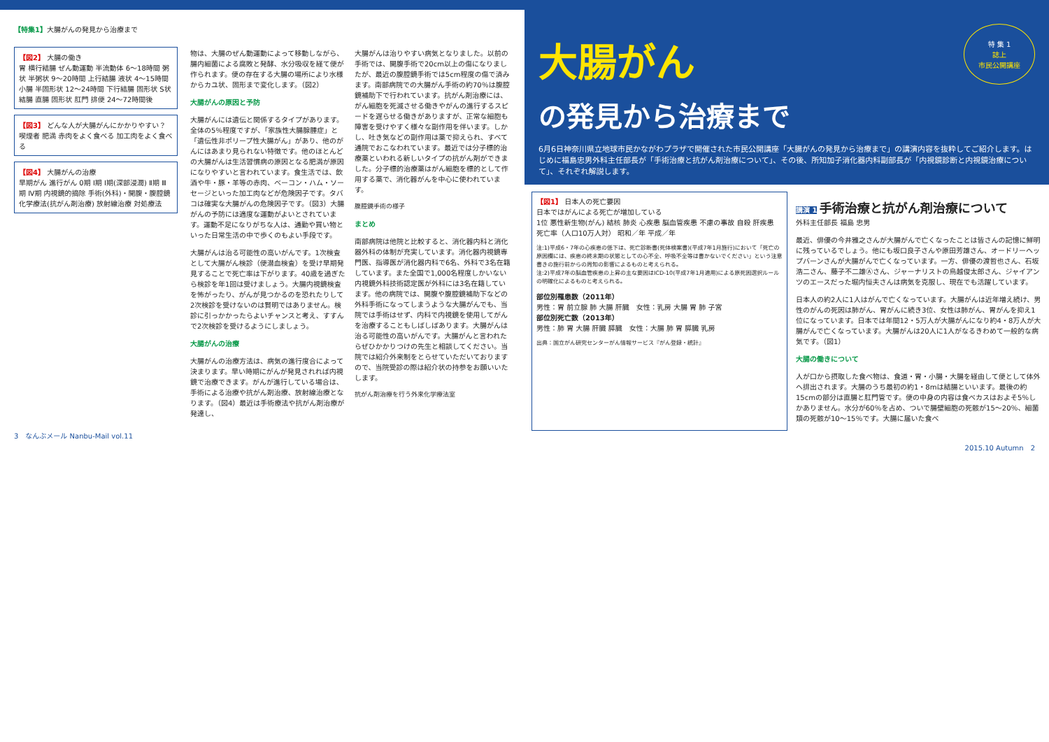【特集1】大腸がんの発見から治療まで
【図2】 大腸の働き
胃 横行結腸 ぜん動運動 半流動体 6〜18時間 粥状 半粥状 9〜20時間 上行結腸 液状 4〜15時間 小腸 半固形状 12〜24時間 下行結腸 固形状 S状結腸 直腸 固形状 肛門 排便 24〜72時間後
【図3】 どんな人が大腸がんにかかりやすい？
喫煙者 肥満 赤肉をよく食べる 加工肉をよく食べる
【図4】 大腸がんの治療
早期がん 進行がん 0期 Ⅰ期 Ⅰ期(深部浸潤) Ⅱ期 Ⅲ期 Ⅳ期 内視鏡的摘除 手術(外科)・開腹・腹腔鏡 化学療法(抗がん剤治療) 放射線治療 対処療法
物は、大腸のぜん動運動によって移動しながら、腸内細菌による腐敗と発酵、水分吸収を経て便が作られます。便の存在する大腸の場所により水様からカユ状、固形まで変化します。（図2）
大腸がんの原因と予防
大腸がんには遺伝と関係するタイプがあります。全体の5％程度ですが、「家族性大腸腺腫症」と「遺伝性非ポリープ性大腸がん」があり、他のがんにはあまり見られない特徴です。他のほとんどの大腸がんは生活習慣病の原因となる肥満が原因になりやすいと言われています。食生活では、飲酒や牛・豚・羊等の赤肉、ベーコン・ハム・ソーセージといった加工肉などが危険因子です。タバコは確実な大腸がんの危険因子です。（図3）大腸がんの予防には適度な運動がよいとされています。運動不足になりがちな人は、通勤や買い物といった日常生活の中で歩くのもよい手段です。
大腸がんは治る可能性の高いがんです。1次検査として大腸がん検診（便潜血検査）を受け早期発見することで死亡率は下がります。40歳を過ぎたら検診を年1回は受けましょう。大腸内視鏡検査を怖がったり、がんが見つかるのを恐れたりして2次検診を受けないのは賢明ではありません。検診に引っかかったらよいチャンスと考え、すすんで2次検診を受けるようにしましょう。
大腸がんの治療
大腸がんの治療方法は、病気の進行度合によって決まります。早い時期にがんが発見されれば内視鏡で治療できます。がんが進行している場合は、手術による治療や抗がん剤治療、放射線治療となります。（図4）最近は手術療法や抗がん剤治療が発達し、
大腸がんは治りやすい病気となりました。以前の手術では、開腹手術で20cm以上の傷になりましたが、最近の腹腔鏡手術では5cm程度の傷で済みます。南部病院での大腸がん手術の約70％は腹腔鏡補助下で行われています。抗がん剤治療には、がん細胞を死滅させる働きやがんの進行するスピードを遅らせる働きがありますが、正常な細胞も障害を受けやすく様々な副作用を伴います。しかし、吐き気などの副作用は薬で抑えられ、すべて通院でおこなわれています。最近では分子標的治療薬といわれる新しいタイプの抗がん剤ができました。分子標的治療薬はがん細胞を標的として作用する薬で、消化器がんを中心に使われています。
腹腔鏡手術の様子
まとめ
南部病院は他院と比較すると、消化器内科と消化器外科の体制が充実しています。消化器内視鏡専門医、指導医が消化器内科で6名、外科で3名在籍しています。また全国で1,000名程度しかいない内視鏡外科技術認定医が外科には3名在籍しています。他の病院では、開腹や腹腔鏡補助下などの外科手術になってしまうような大腸がんでも、当院では手術はせず、内科で内視鏡を使用してがんを治療することもしばしばあります。大腸がんは治る可能性の高いがんです。大腸がんと言われたらぜひかかりつけの先生と相談してください。当院では紹介外来制をとらせていただいておりますので、当院受診の際は紹介状の持参をお願いいたします。
抗がん剤治療を行う外来化学療法室
3　なんぶメール Nanbu-Mail vol.11
特 集 1
誌上
市民公開講座
大腸がん
の発見から治療まで
6月6日神奈川県立地球市民かながわプラザで開催された市民公開講座「大腸がんの発見から治療まで」の講演内容を抜粋してご紹介します。はじめに福島忠男外科主任部長が「手術治療と抗がん剤治療について」、その後、所知加子消化器内科副部長が「内視鏡診断と内視鏡治療について」、それぞれ解説します。
【図1】 日本人の死亡要因
日本ではがんによる死亡が増加している
1位 悪性新生物(がん) 結核 肺炎 心疾患 脳血管疾患 不慮の事故 自殺 肝疾患
死亡率（人口10万人対） 昭和／年 平成／年
注:1)平成6・7年の心疾患の低下は、死亡診断書(死体検案書)(平成7年1月施行)において「死亡の原因欄には、疾患の終末期の状態としての心不全、呼吸不全等は書かないでください」という注意書きの施行前からの周知の影響によるものと考えられる。
注:2)平成7年の脳血管疾患の上昇の主な要因はICD-10(平成7年1月適用)による原死因選択ルールの明確化によるものと考えられる。
部位別罹患数（2011年）
男性：胃 前立腺 肺 大腸 肝臓　女性：乳房 大腸 胃 肺 子宮
部位別死亡数（2013年）
男性：肺 胃 大腸 肝臓 膵臓　女性：大腸 肺 胃 膵臓 乳房
出典：国立がん研究センターがん情報サービス『がん登録・統計』
講演 1 手術治療と抗がん剤治療について
外科主任部長 福島 忠男
最近、俳優の今井雅之さんが大腸がんで亡くなったことは皆さんの記憶に鮮明に残っているでしょう。他にも坂口良子さんや原田芳雄さん、オードリーヘップバーンさんが大腸がんで亡くなっています。一方、俳優の渡哲也さん、石坂浩二さん、藤子不二雄Ⓐさん、ジャーナリストの鳥越俊太郎さん、ジャイアンツのエースだった堀内恒夫さんは病気を克服し、現在でも活躍しています。
日本人の約2人に1人はがんで亡くなっています。大腸がんは近年増え続け、男性のがんの死因は肺がん、胃がんに続き3位、女性は肺がん、胃がんを抑え1位になっています。日本では年間12・5万人が大腸がんになり約4・8万人が大腸がんで亡くなっています。大腸がんは20人に1人がなるきわめて一般的な病気です。（図1）
大腸の働きについて
人が口から摂取した食べ物は、食道・胃・小腸・大腸を経由して便として体外へ排出されます。大腸のうち最初の約1・8mは結腸といいます。最後の約15cmの部分は直腸と肛門管です。便の中身の内容は食べカスはおよそ5％しかありません。水分が60％を占め、ついで腸壁細胞の死骸が15〜20％、細菌類の死骸が10〜15％です。大腸に届いた食べ
2015.10 Autumn　2